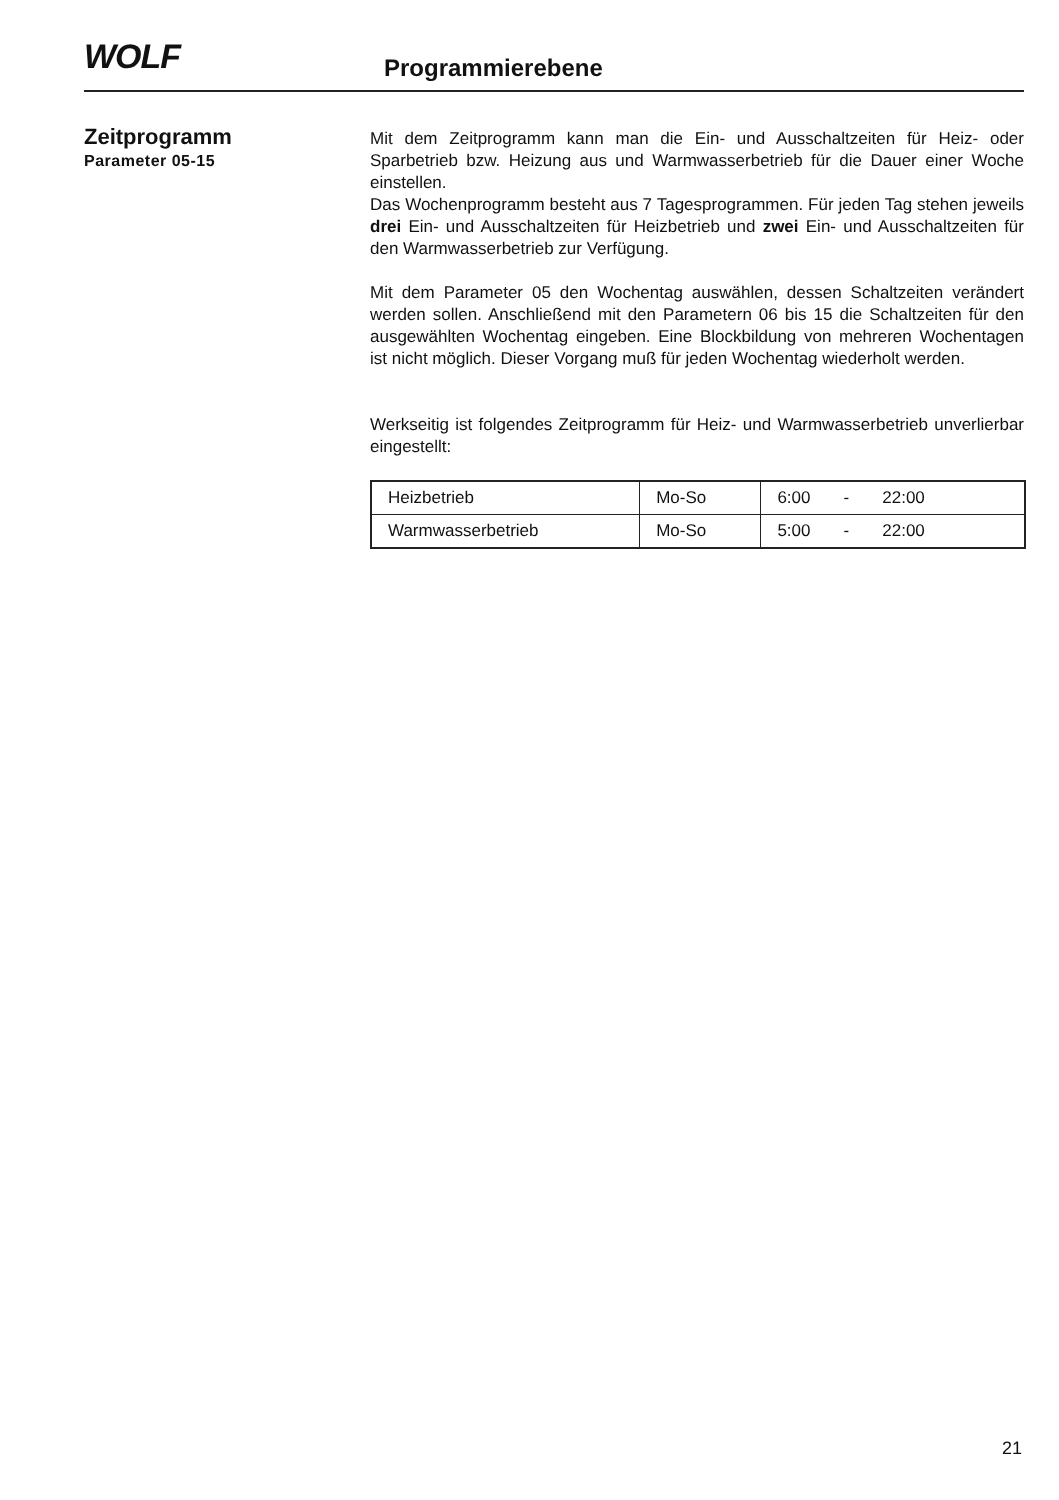WOLF
Programmierebene
Zeitprogramm
Parameter 05-15
Mit dem Zeitprogramm kann man die Ein- und Ausschaltzeiten für Heiz- oder Sparbetrieb bzw. Heizung aus und Warmwasserbetrieb für die Dauer einer Woche einstellen.
Das Wochenprogramm besteht aus 7 Tagesprogrammen. Für jeden Tag stehen jeweils drei Ein- und Ausschaltzeiten für Heizbetrieb und zwei Ein- und Ausschaltzeiten für den Warmwasserbetrieb zur Verfügung.
Mit dem Parameter 05 den Wochentag auswählen, dessen Schaltzeiten verändert werden sollen. Anschließend mit den Parametern 06 bis 15 die Schaltzeiten für den ausgewählten Wochentag eingeben. Eine Blockbildung von mehreren Wochentagen ist nicht möglich. Dieser Vorgang muß für jeden Wochentag wiederholt werden.
Werkseitig ist folgendes Zeitprogramm für Heiz- und Warmwasserbetrieb unverlierbar eingestellt:
| Heizbetrieb | Mo-So | 6:00 - 22:00 |
| Warmwasserbetrieb | Mo-So | 5:00 - 22:00 |
21